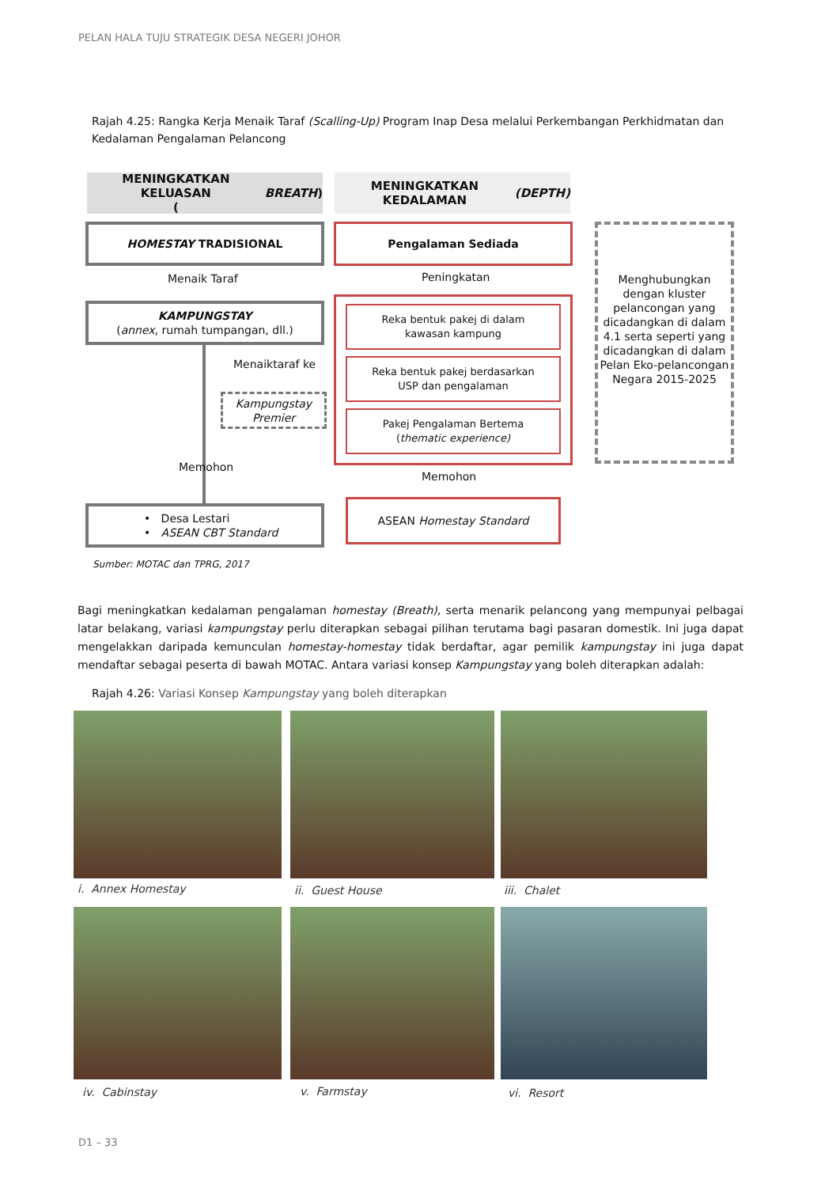PELAN HALA TUJU STRATEGIK DESA NEGERI JOHOR
Rajah 4.25: Rangka Kerja Menaik Taraf (Scalling-Up) Program Inap Desa melalui Perkembangan Perkhidmatan dan Kedalaman Pengalaman Pelancong
MENINGKATKAN KELUASAN
(BREATH)
MENINGKATKAN KEDALAMAN
(DEPTH)
HOMESTAY TRADISIONAL Pengalaman Sediada
Menaik Taraf Peningkatan
KAMPUNGSTAY
(annex, rumah tumpangan, dll.)
Reka bentuk pakej di dalam
kawasan kampung
Reka bentuk pakej berdasarkan
USP dan pengalaman
Pakej Pengalaman Bertema
(thematic experience)
Menghubungkan dengan kluster pelancongan yang dicadangkan di dalam 4.1 serta seperti yang dicadangkan di dalam Pelan Eko-pelancongan Negara 2015-2025
Menaiktaraf ke
Kampungstay
Premier
Memohon
Memohon
• Desa Lestari
• ASEAN CBT Standard
ASEAN Homestay Standard
Sumber: MOTAC dan TPRG, 2017
Bagi meningkatkan kedalaman pengalaman homestay (Breath), serta menarik pelancong yang mempunyai pelbagai latar belakang, variasi kampungstay perlu diterapkan sebagai pilihan terutama bagi pasaran domestik. Ini juga dapat mengelakkan daripada kemunculan homestay-homestay tidak berdaftar, agar pemilik kampungstay ini juga dapat mendaftar sebagai peserta di bawah MOTAC. Antara variasi konsep Kampungstay yang boleh diterapkan adalah:
Rajah 4.26: Variasi Konsep Kampungstay yang boleh diterapkan
i. Annex Homestay ii. Guest House iii. Chalet
iv. Cabinstay v. Farmstay vi. Resort
D1 – 33